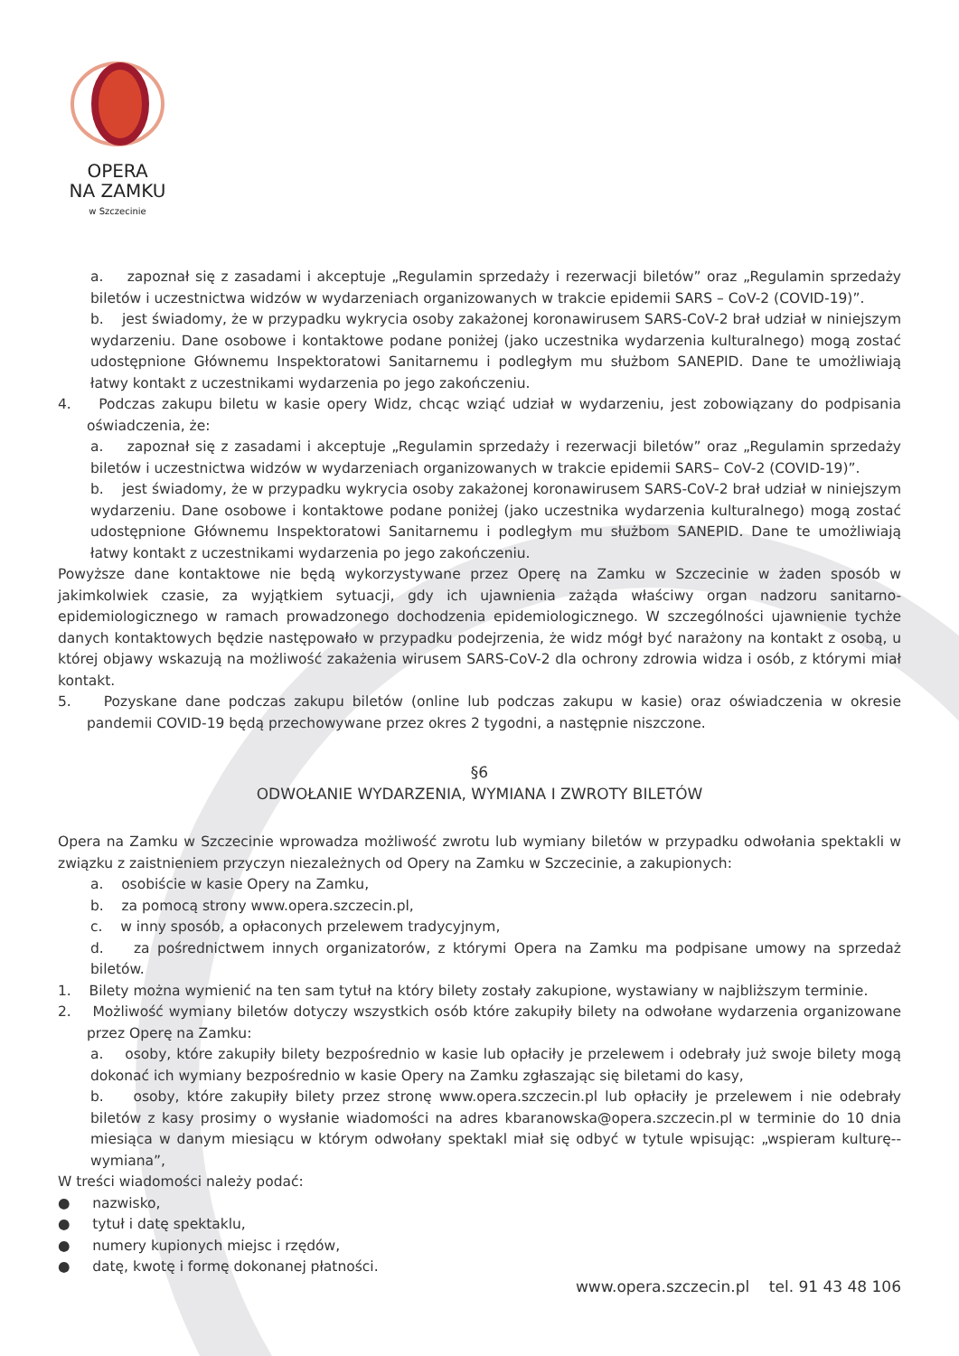OPERA
NA ZAMKU
w Szczecinie
a. zapoznał się z zasadami i akceptuje „Regulamin sprzedaży i rezerwacji biletów” oraz „Regulamin sprzedaży biletów i uczestnictwa widzów w wydarzeniach organizowanych w trakcie epidemii SARS – CoV-2 (COVID-19)”.
b. jest świadomy, że w przypadku wykrycia osoby zakażonej koronawirusem SARS-CoV-2 brał udział w niniejszym wydarzeniu. Dane osobowe i kontaktowe podane poniżej (jako uczestnika wydarzenia kulturalnego) mogą zostać udostępnione Głównemu Inspektoratowi Sanitarnemu i podległym mu służbom SANEPID. Dane te umożliwiają łatwy kontakt z uczestnikami wydarzenia po jego zakończeniu.
4. Podczas zakupu biletu w kasie opery Widz, chcąc wziąć udział w wydarzeniu, jest zobowiązany do podpisania oświadczenia, że:
a. zapoznał się z zasadami i akceptuje „Regulamin sprzedaży i rezerwacji biletów” oraz „Regulamin sprzedaży biletów i uczestnictwa widzów w wydarzeniach organizowanych w trakcie epidemii SARS– CoV-2 (COVID-19)”.
b. jest świadomy, że w przypadku wykrycia osoby zakażonej koronawirusem SARS-CoV-2 brał udział w niniejszym wydarzeniu. Dane osobowe i kontaktowe podane poniżej (jako uczestnika wydarzenia kulturalnego) mogą zostać udostępnione Głównemu Inspektoratowi Sanitarnemu i podległym mu służbom SANEPID. Dane te umożliwiają łatwy kontakt z uczestnikami wydarzenia po jego zakończeniu.
Powyższe dane kontaktowe nie będą wykorzystywane przez Operę na Zamku w Szczecinie w żaden sposób w jakimkolwiek czasie, za wyjątkiem sytuacji, gdy ich ujawnienia zażąda właściwy organ nadzoru sanitarno-epidemiologicznego w ramach prowadzonego dochodzenia epidemiologicznego. W szczególności ujawnienie tychże danych kontaktowych będzie następowało w przypadku podejrzenia, że widz mógł być narażony na kontakt z osobą, u której objawy wskazują na możliwość zakażenia wirusem SARS-CoV-2 dla ochrony zdrowia widza i osób, z którymi miał kontakt.
5. Pozyskane dane podczas zakupu biletów (online lub podczas zakupu w kasie) oraz oświadczenia w okresie pandemii COVID-19 będą przechowywane przez okres 2 tygodni, a następnie niszczone.
§6
ODWOŁANIE WYDARZENIA, WYMIANA I ZWROTY BILETÓW
Opera na Zamku w Szczecinie wprowadza możliwość zwrotu lub wymiany biletów w przypadku odwołania spektakli w związku z zaistnieniem przyczyn niezależnych od Opery na Zamku w Szczecinie, a zakupionych:
a. osobiście w kasie Opery na Zamku,
b. za pomocą strony www.opera.szczecin.pl,
c. w inny sposób, a opłaconych przelewem tradycyjnym,
d. za pośrednictwem innych organizatorów, z którymi Opera na Zamku ma podpisane umowy na sprzedaż biletów.
1. Bilety można wymienić na ten sam tytuł na który bilety zostały zakupione, wystawiany w najbliższym terminie.
2. Możliwość wymiany biletów dotyczy wszystkich osób które zakupiły bilety na odwołane wydarzenia organizowane przez Operę na Zamku:
a. osoby, które zakupiły bilety bezpośrednio w kasie lub opłaciły je przelewem i odebrały już swoje bilety mogą dokonać ich wymiany bezpośrednio w kasie Opery na Zamku zgłaszając się biletami do kasy,
b. osoby, które zakupiły bilety przez stronę www.opera.szczecin.pl lub opłaciły je przelewem i nie odebrały biletów z kasy prosimy o wysłanie wiadomości na adres kbaranowska@opera.szczecin.pl w terminie do 10 dnia miesiąca w danym miesiącu w którym odwołany spektakl miał się odbyć w tytule wpisując: „wspieram kulturę--wymiana”,
W treści wiadomości należy podać:
● nazwisko,
● tytuł i datę spektaklu,
● numery kupionych miejsc i rzędów,
● datę, kwotę i formę dokonanej płatności.
www.opera.szczecin.pl tel. 91 43 48 106